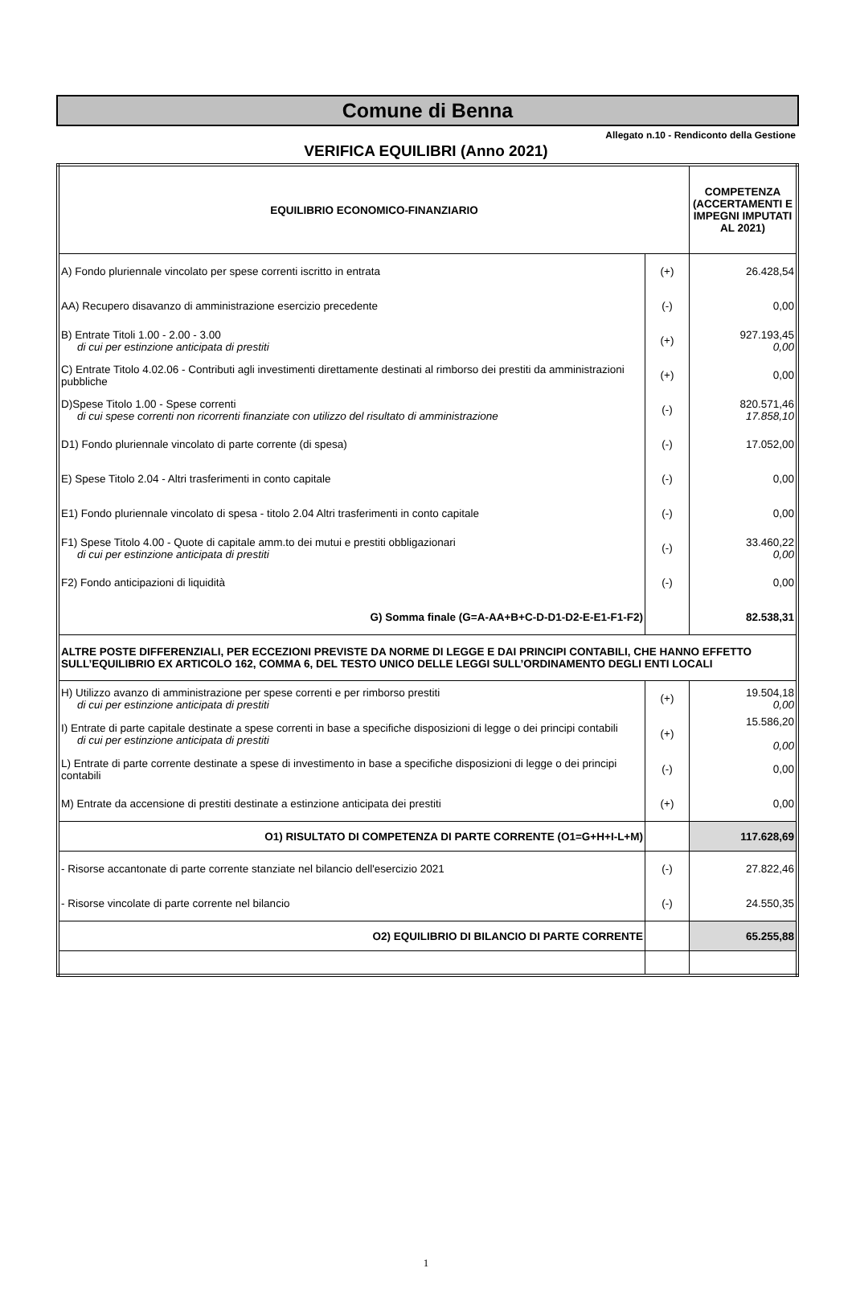Comune di Benna
Allegato n.10 - Rendiconto della Gestione
VERIFICA EQUILIBRI (Anno 2021)
| EQUILIBRIO ECONOMICO-FINANZIARIO | | COMPETENZA (ACCERTAMENTI E IMPEGNI IMPUTATI AL 2021) |
| A) Fondo pluriennale vincolato per spese correnti iscritto in entrata | (+) | 26.428,54 |
| AA) Recupero disavanzo di amministrazione esercizio precedente | (-) | 0,00 |
| B) Entrate Titoli 1.00 - 2.00 - 3.00 di cui per estinzione anticipata di prestiti | (+) | 927.193,45 0,00 |
| C) Entrate Titolo 4.02.06 - Contributi agli investimenti direttamente destinati al rimborso dei prestiti da amministrazioni pubbliche | (+) | 0,00 |
| D)Spese Titolo 1.00 - Spese correnti di cui spese correnti non ricorrenti finanziate con utilizzo del risultato di amministrazione | (-) | 820.571,46 17.858,10 |
| D1) Fondo pluriennale vincolato di parte corrente (di spesa) | (-) | 17.052,00 |
| E) Spese Titolo 2.04 - Altri trasferimenti in conto capitale | (-) | 0,00 |
| E1) Fondo pluriennale vincolato di spesa - titolo 2.04 Altri trasferimenti in conto capitale | (-) | 0,00 |
| F1) Spese Titolo 4.00 - Quote di capitale amm.to dei mutui e prestiti obbligazionari di cui per estinzione anticipata di prestiti | (-) | 33.460,22 0,00 |
| F2) Fondo anticipazioni di liquidità | (-) | 0,00 |
| G) Somma finale (G=A-AA+B+C-D-D1-D2-E-E1-F1-F2) | | 82.538,31 |
| ALTRE POSTE DIFFERENZIALI, PER ECCEZIONI PREVISTE DA NORME DI LEGGE E DAI PRINCIPI CONTABILI, CHE HANNO EFFETTO SULL’EQUILIBRIO EX ARTICOLO 162, COMMA 6, DEL TESTO UNICO DELLE LEGGI SULL’ORDINAMENTO DEGLI ENTI LOCALI | | |
| H) Utilizzo avanzo di amministrazione per spese correnti e per rimborso prestiti di cui per estinzione anticipata di prestiti | (+) | 19.504,18 0,00 |
| I) Entrate di parte capitale destinate a spese correnti in base a specifiche disposizioni di legge o dei principi contabili di cui per estinzione anticipata di prestiti | (+) | 15.586,20 0,00 |
| L) Entrate di parte corrente destinate a spese di investimento in base a specifiche disposizioni di legge o dei principi contabili | (-) | 0,00 |
| M) Entrate da accensione di prestiti destinate a estinzione anticipata dei prestiti | (+) | 0,00 |
| O1) RISULTATO DI COMPETENZA DI PARTE CORRENTE (O1=G+H+I-L+M) | | 117.628,69 |
| - Risorse accantonate di parte corrente stanziate nel bilancio dell'esercizio 2021 | (-) | 27.822,46 |
| - Risorse vincolate di parte corrente nel bilancio | (-) | 24.550,35 |
| O2) EQUILIBRIO DI BILANCIO DI PARTE CORRENTE | | 65.255,88 |
1